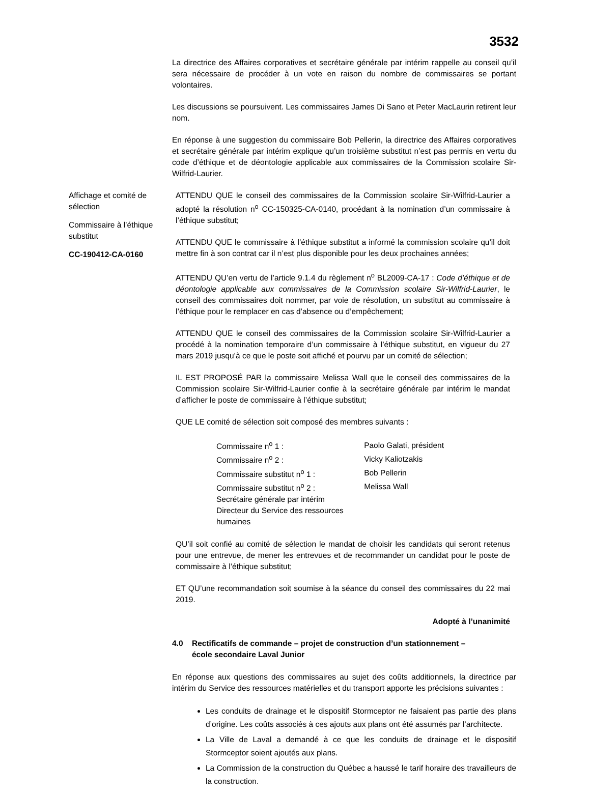3532
La directrice des Affaires corporatives et secrétaire générale par intérim rappelle au conseil qu’il sera nécessaire de procéder à un vote en raison du nombre de commissaires se portant volontaires.
Les discussions se poursuivent. Les commissaires James Di Sano et Peter MacLaurin retirent leur nom.
En réponse à une suggestion du commissaire Bob Pellerin, la directrice des Affaires corporatives et secrétaire générale par intérim explique qu’un troisième substitut n’est pas permis en vertu du code d’éthique et de déontologie applicable aux commissaires de la Commission scolaire Sir-Wilfrid-Laurier.
Affichage et comité de sélection
Commissaire à l’éthique substitut
CC-190412-CA-0160
ATTENDU QUE le conseil des commissaires de la Commission scolaire Sir-Wilfrid-Laurier a adopté la résolution n<sup>o</sup> CC-150325-CA-0140, procédant à la nomination d’un commissaire à l’éthique substitut;
ATTENDU QUE le commissaire à l’éthique substitut a informé la commission scolaire qu’il doit mettre fin à son contrat car il n’est plus disponible pour les deux prochaines années;
ATTENDU QU’en vertu de l’article 9.1.4 du règlement n<sup>o</sup> BL2009-CA-17 : Code d’éthique et de déontologie applicable aux commissaires de la Commission scolaire Sir-Wilfrid-Laurier, le conseil des commissaires doit nommer, par voie de résolution, un substitut au commissaire à l’éthique pour le remplacer en cas d’absence ou d’empêchement;
ATTENDU QUE le conseil des commissaires de la Commission scolaire Sir-Wilfrid-Laurier a procédé à la nomination temporaire d’un commissaire à l’éthique substitut, en vigueur du 27 mars 2019 jusqu’à ce que le poste soit affiché et pourvu par un comité de sélection;
IL EST PROPOSÉ PAR la commissaire Melissa Wall que le conseil des commissaires de la Commission scolaire Sir-Wilfrid-Laurier confie à la secrétaire générale par intérim le mandat d’afficher le poste de commissaire à l’éthique substitut;
QUE LE comité de sélection soit composé des membres suivants :
| Commissaire n<sup>o</sup> 1 : | Paolo Galati, président |
| Commissaire n<sup>o</sup> 2 : | Vicky Kaliotzakis |
| Commissaire substitut n<sup>o</sup> 1 : | Bob Pellerin |
| Commissaire substitut n<sup>o</sup> 2 : | Melissa Wall |
| Secrétaire générale par intérim | |
| Directeur du Service des ressources humaines | |
QU’il soit confié au comité de sélection le mandat de choisir les candidats qui seront retenus pour une entrevue, de mener les entrevues et de recommander un candidat pour le poste de commissaire à l’éthique substitut;
ET QU’une recommandation soit soumise à la séance du conseil des commissaires du 22 mai 2019.
Adopté à l’unanimité
4.0 Rectificatifs de commande – projet de construction d’un stationnement –
école secondaire Laval Junior
En réponse aux questions des commissaires au sujet des coûts additionnels, la directrice par intérim du Service des ressources matérielles et du transport apporte les précisions suivantes :
Les conduits de drainage et le dispositif Stormceptor ne faisaient pas partie des plans d’origine. Les coûts associés à ces ajouts aux plans ont été assumés par l’architecte.
La Ville de Laval a demandé à ce que les conduits de drainage et le dispositif Stormceptor soient ajoutés aux plans.
La Commission de la construction du Québec a haussé le tarif horaire des travailleurs de la construction.